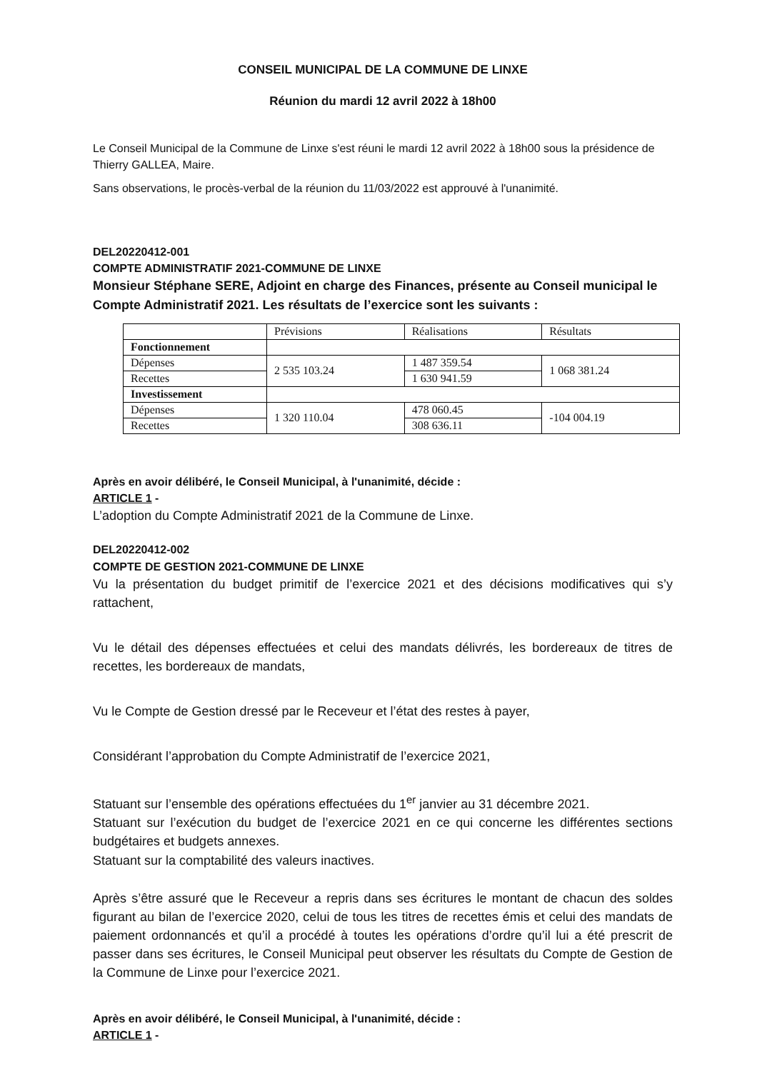CONSEIL MUNICIPAL DE LA COMMUNE DE LINXE
Réunion du mardi 12 avril 2022 à 18h00
Le Conseil Municipal de la Commune de Linxe s'est réuni le mardi 12 avril 2022 à 18h00 sous la présidence de Thierry GALLEA, Maire.
Sans observations, le procès-verbal de la réunion du 11/03/2022 est approuvé à l'unanimité.
DEL20220412-001
COMPTE ADMINISTRATIF 2021-COMMUNE DE LINXE
Monsieur Stéphane SERE, Adjoint en charge des Finances, présente au Conseil municipal le Compte Administratif 2021. Les résultats de l’exercice sont les suivants :
| | Prévisions | Réalisations | Résultats |
| Fonctionnement | | | |
| Dépenses | 2 535 103.24 | 1 487 359.54 | 1 068 381.24 |
| Recettes | | 1 630 941.59 | |
| Investissement | | | |
| Dépenses | 1 320 110.04 | 478 060.45 | -104 004.19 |
| Recettes | | 308 636.11 | |
Après en avoir délibéré, le Conseil Municipal, à l'unanimité, décide :
ARTICLE 1 -
L’adoption du Compte Administratif 2021 de la Commune de Linxe.
DEL20220412-002
COMPTE DE GESTION 2021-COMMUNE DE LINXE
Vu la présentation du budget primitif de l’exercice 2021 et des décisions modificatives qui s’y rattachent,
Vu le détail des dépenses effectuées et celui des mandats délivrés, les bordereaux de titres de recettes, les bordereaux de mandats,
Vu le Compte de Gestion dressé par le Receveur et l’état des restes à payer,
Considérant l’approbation du Compte Administratif de l’exercice 2021,
Statuant sur l’ensemble des opérations effectuées du 1<sup>er</sup> janvier au 31 décembre 2021.
Statuant sur l’exécution du budget de l’exercice 2021 en ce qui concerne les différentes sections budgétaires et budgets annexes.
Statuant sur la comptabilité des valeurs inactives.
Après s’être assuré que le Receveur a repris dans ses écritures le montant de chacun des soldes figurant au bilan de l’exercice 2020, celui de tous les titres de recettes émis et celui des mandats de paiement ordonnancés et qu’il a procédé à toutes les opérations d’ordre qu’il lui a été prescrit de passer dans ses écritures, le Conseil Municipal peut observer les résultats du Compte de Gestion de la Commune de Linxe pour l’exercice 2021.
Après en avoir délibéré, le Conseil Municipal, à l'unanimité, décide :
ARTICLE 1 -